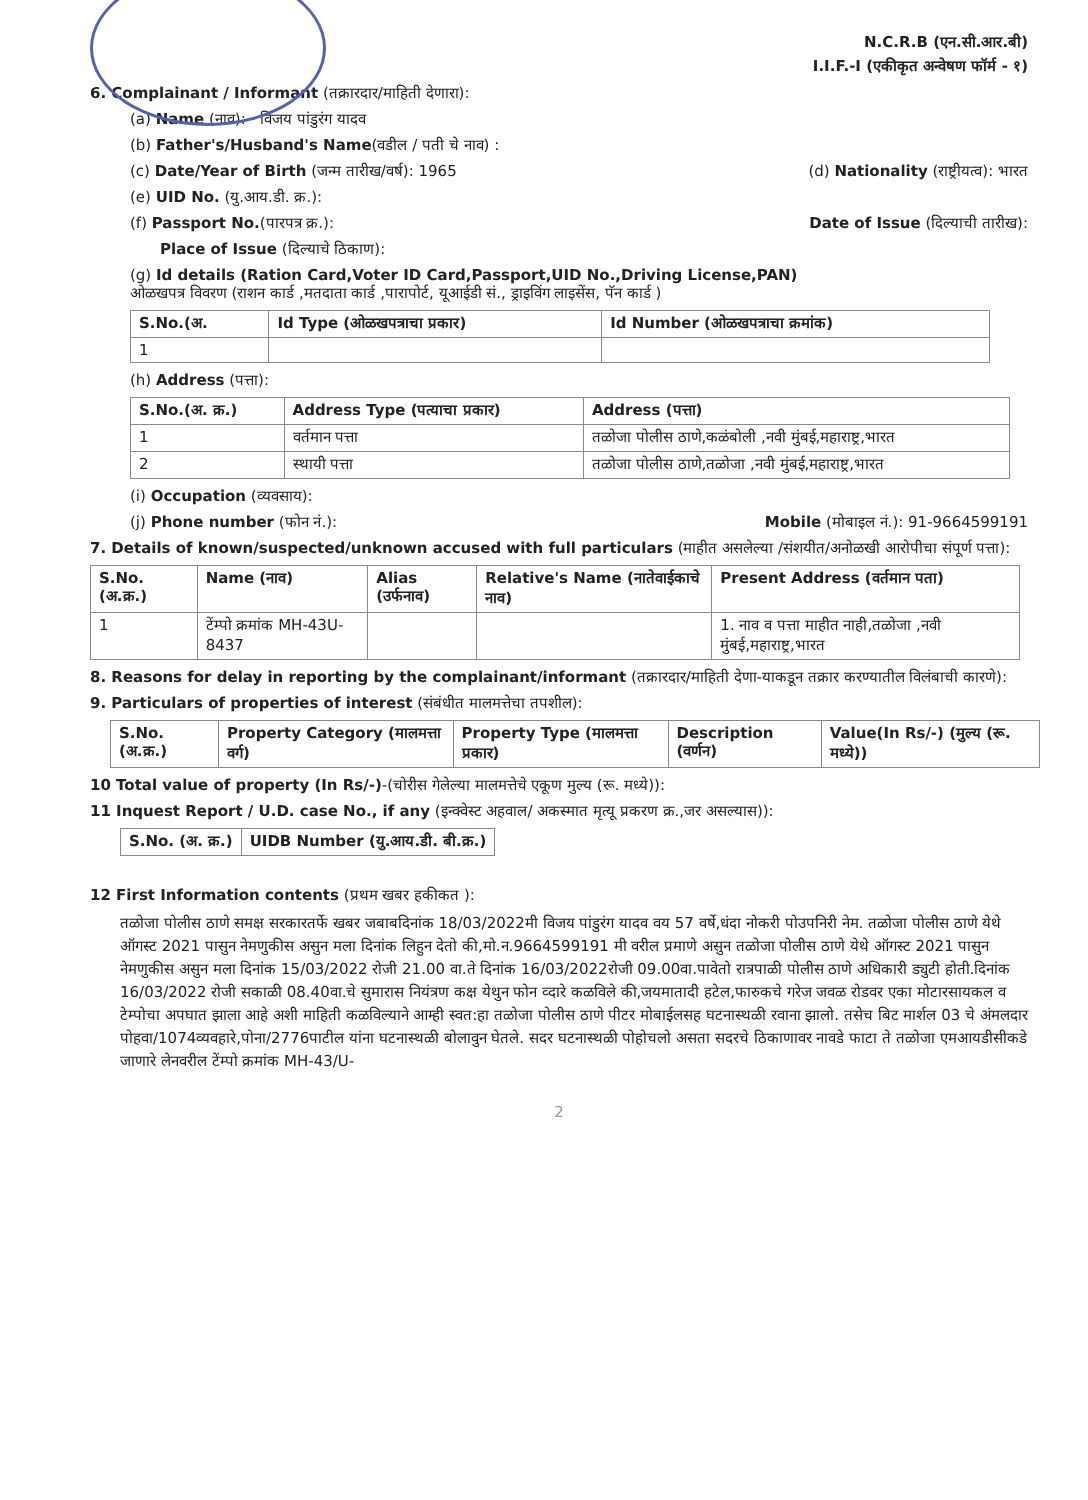N.C.R.B (एन.सी.आर.बी)
I.I.F.-I (एकीकृत अन्वेषण फॉर्म - १)
6. Complainant / Informant (तक्रारदार/माहिती देणारा):
(a) Name (नाव): विजय पांडुरंग यादव
(b) Father's/Husband's Name(वडील / पती चे नाव) :
(c) Date/Year of Birth (जन्म तारीख/वर्ष): 1965 (d) Nationality (राष्ट्रीयत्व): भारत
(e) UID No. (यु.आय.डी. क्र.):
(f) Passport No.(पारपत्र क्र.): Date of Issue (दिल्याची तारीख):
Place of Issue (दिल्याचे ठिकाण):
(g) Id details (Ration Card,Voter ID Card,Passport,UID No.,Driving License,PAN)
ओळखपत्र विवरण (राशन कार्ड ,मतदाता कार्ड ,पारापोर्ट, यूआईडी सं., ड्राइविंग लाइसेंस, पॅन कार्ड )
| S.No.(अ. | Id Type (ओळखपत्राचा प्रकार) | Id Number (ओळखपत्राचा क्रमांक) |
| --- | --- | --- |
| 1 | | |
(h) Address (पत्ता):
| S.No.(अ. क्र.) | Address Type (पत्याचा प्रकार) | Address (पत्ता) |
| --- | --- | --- |
| 1 | वर्तमान पत्ता | तळोजा पोलीस ठाणे,कळंबोली ,नवी मुंबई,महाराष्ट्र,भारत |
| 2 | स्थायी पत्ता | तळोजा पोलीस ठाणे,तळोजा ,नवी मुंबई,महाराष्ट्र,भारत |
(i) Occupation (व्यवसाय):
(j) Phone number (फोन नं.): Mobile (मोबाइल नं.): 91-9664599191
7. Details of known/suspected/unknown accused with full particulars (माहीत असलेल्या /संशयीत/अनोळखी आरोपीचा संपूर्ण पत्ता):
| S.No. (अ.क्र.) | Name (नाव) | Alias (उर्फनाव) | Relative's Name (नातेवाईकाचे नाव) | Present Address (वर्तमान पता) |
| --- | --- | --- | --- | --- |
| 1 | टेंम्पो क्रमांक MH-43U-8437 | | | 1. नाव व पत्ता माहीत नाही,तळोजा ,नवी मुंबई,महाराष्ट्र,भारत |
8. Reasons for delay in reporting by the complainant/informant (तक्रारदार/माहिती देणा-याकडून तक्रार करण्यातील विलंबाची कारणे):
9. Particulars of properties of interest (संबंधीत मालमत्तेचा तपशील):
| S.No. (अ.क्र.) | Property Category (मालमत्ता वर्ग) | Property Type (मालमत्ता प्रकार) | Description (वर्णन) | Value(In Rs/-) (मुल्य (रू. मध्ये)) |
| --- | --- | --- | --- | --- |
10 Total value of property (In Rs/-)-(चोरीस गेलेल्या मालमत्तेचे एकूण मुल्य (रू. मध्ये)):
11 Inquest Report / U.D. case No., if any (इन्क्वेस्ट अहवाल/ अकस्मात मृत्यू प्रकरण क्र.,जर असल्यास)):
| S.No. (अ. क्र.) | UIDB Number (यु.आय.डी. बी.क्र.) |
| --- | --- |
12 First Information contents (प्रथम खबर हकीकत ):
तळोजा पोलीस ठाणे समक्ष सरकारतर्फे खबर जबाबदिनांक 18/03/2022मी विजय पांडुरंग यादव वय 57 वर्षे,धंदा नोकरी पोउपनिरी नेम. तळोजा पोलीस ठाणे येथे ऑगस्ट 2021 पासुन नेमणुकीस असुन मला दिनांक लिहुन देतो की,मो.न.9664599191 मी वरील प्रमाणे असुन तळोजा पोलीस ठाणे येथे ऑगस्ट 2021 पासुन नेमणुकीस असुन मला दिनांक 15/03/2022 रोजी 21.00 वा.ते दिनांक 16/03/2022रोजी 09.00वा.पावेतो रात्रपाळी पोलीस ठाणे अधिकारी ड्युटी होती.दिनांक 16/03/2022 रोजी सकाळी 08.40वा.चे सुमारास नियंत्रण कक्ष येथुन फोन व्दारे कळविले की,जयमातादी हटेल,फारुकचे गरेज जवळ रोडवर एका मोटारसायकल व टेम्पोचा अपघात झाला आहे अशी माहिती कळविल्याने आम्ही स्वत:हा तळोजा पोलीस ठाणे पीटर मोबाईलसह घटनास्थळी रवाना झालो. तसेच बिट मार्शल 03 चे अंमलदार पोहवा/1074व्यवहारे,पोना/2776पाटील यांना घटनास्थळी बोलावुन घेतले. सदर घटनास्थळी पोहोचलो असता सदरचे ठिकाणावर नावडे फाटा ते तळोजा एमआयडीसीकडे जाणारे लेनवरील टेंम्पो क्रमांक MH-43/U-
2